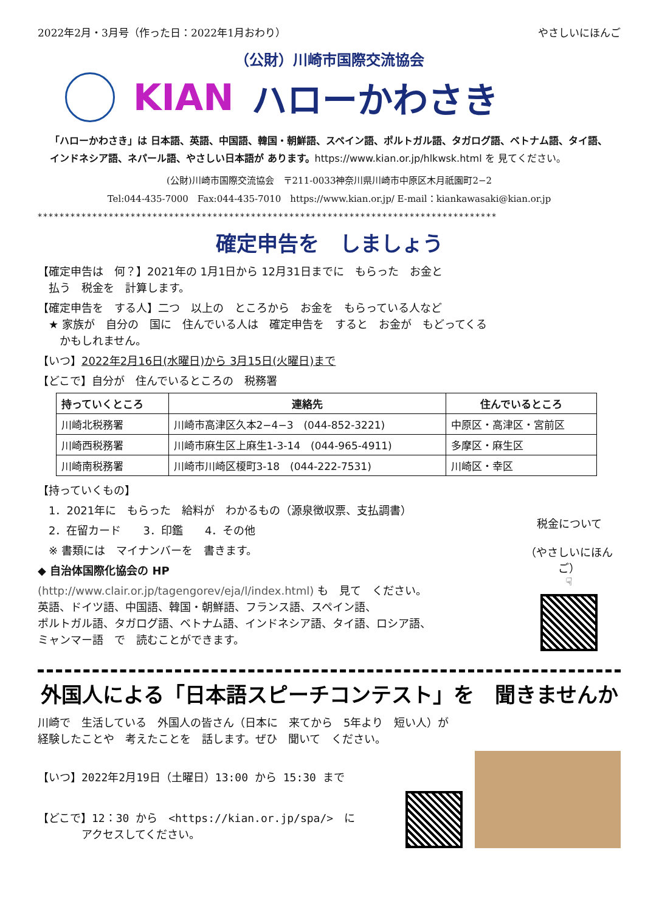2022年2月・3月号（作った日：2022年1月おわり） やさしいにほんご
（公財）川崎市国際交流協会
KIAN ハローかわさき
「ハローかわさき」は 日本語、英語、中国語、韓国・朝鮮語、スペイン語、ポルトガル語、タガログ語、ベトナム語、タイ語、インドネシア語、ネパール語、やさしい日本語が あります。https://www.kian.or.jp/hlkwsk.html を 見てください。
(公財)川崎市国際交流協会　〒211-0033神奈川県川崎市中原区木月祇園町2−2
Tel:044-435-7000　Fax:044-435-7010　https://www.kian.or.jp/ E-mail：kiankawasaki@kian.or.jp
************************************************************************************
確定申告を　しましょう
【確定申告は　何？】2021年の 1月1日から 12月31日までに　もらった　お金と
　払う　税金を　計算します。
【確定申告を　する人】二つ　以上の　ところから　お金を　もらっている人など
　★ 家族が　自分の　国に　住んでいる人は　確定申告を　すると　お金が　もどってくる
　　かもしれません。
【いつ】2022年2月16日(水曜日)から 3月15日(火曜日)まで
【どこで】自分が　住んでいるところの　税務署
| 持っていくところ | 連絡先 | 住んでいるところ |
| --- | --- | --- |
| 川崎北税務署 | 川崎市高津区久本2−4−3 (044-852-3221) | 中原区・高津区・宮前区 |
| 川崎西税務署 | 川崎市麻生区上麻生1-3-14 (044-965-4911) | 多摩区・麻生区 |
| 川崎南税務署 | 川崎市川崎区榎町3-18 (044-222-7531) | 川崎区・幸区 |
【持っていくもの】
　1．2021年に　もらった　給料が　わかるもの（源泉徴収票、支払調書）
　2．在留カード　　3．印鑑　　4．その他
　※ 書類には　マイナンバーを　書きます。
◆ 自治体国際化協会の HP
(http://www.clair.or.jp/tagengorev/eja/l/index.html) も　見て　ください。
英語、ドイツ語、中国語、韓国・朝鮮語、フランス語、スペイン語、
ポルトガル語、タガログ語、ベトナム語、インドネシア語、タイ語、ロシア語、
ミャンマー語　で　読むことができます。
税金について
（やさしいにほんご）
☟
外国人による「日本語スピーチコンテスト」を　聞きませんか
川崎で　生活している　外国人の皆さん（日本に　来てから　5年より　短い人）が
経験したことや　考えたことを　話します。ぜひ　聞いて　ください。
【いつ】2022年2月19日（土曜日）13:00 から 15:30 まで
【どこで】12：30 から　<https://kian.or.jp/spa/>　に
　　　　アクセスしてください。